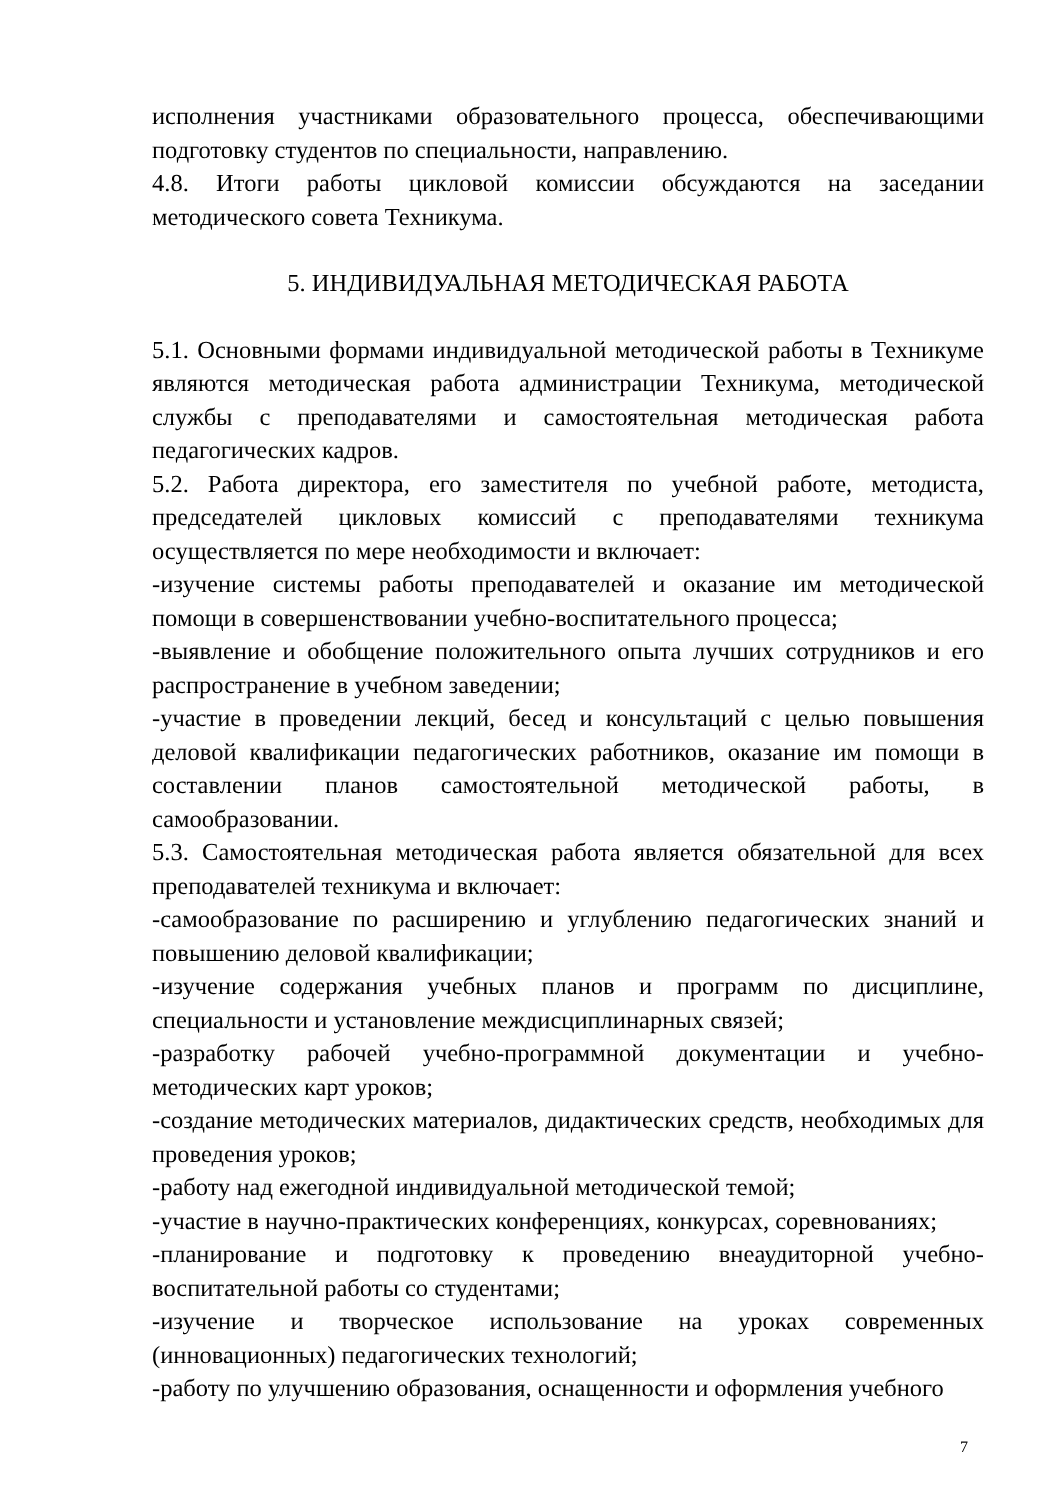исполнения участниками образовательного процесса, обеспечивающими подготовку студентов по специальности, направлению.
4.8. Итоги работы цикловой комиссии обсуждаются на заседании методического совета Техникума.
5. ИНДИВИДУАЛЬНАЯ МЕТОДИЧЕСКАЯ РАБОТА
5.1. Основными формами индивидуальной методической работы в Техникуме являются методическая работа администрации Техникума, методической службы с преподавателями и самостоятельная методическая работа педагогических кадров.
5.2. Работа директора, его заместителя по учебной работе, методиста, председателей цикловых комиссий с преподавателями техникума осуществляется по мере необходимости и включает:
-изучение системы работы преподавателей и оказание им методической помощи в совершенствовании учебно-воспитательного процесса;
-выявление и обобщение положительного опыта лучших сотрудников и его распространение в учебном заведении;
-участие в проведении лекций, бесед и консультаций с целью повышения деловой квалификации педагогических работников, оказание им помощи в составлении планов самостоятельной методической работы, в самообразовании.
5.3. Самостоятельная методическая работа является обязательной для всех преподавателей техникума и включает:
-самообразование по расширению и углублению педагогических знаний и повышению деловой квалификации;
-изучение содержания учебных планов и программ по дисциплине, специальности и установление междисциплинарных связей;
-разработку рабочей учебно-программной документации и учебно-методических карт уроков;
-создание методических материалов, дидактических средств, необходимых для проведения уроков;
-работу над ежегодной индивидуальной методической темой;
-участие в научно-практических конференциях, конкурсах, соревнованиях;
-планирование и подготовку к проведению внеаудиторной учебно-воспитательной работы со студентами;
-изучение и творческое использование на уроках современных (инновационных) педагогических технологий;
-работу по улучшению образования, оснащенности и оформления учебного
7